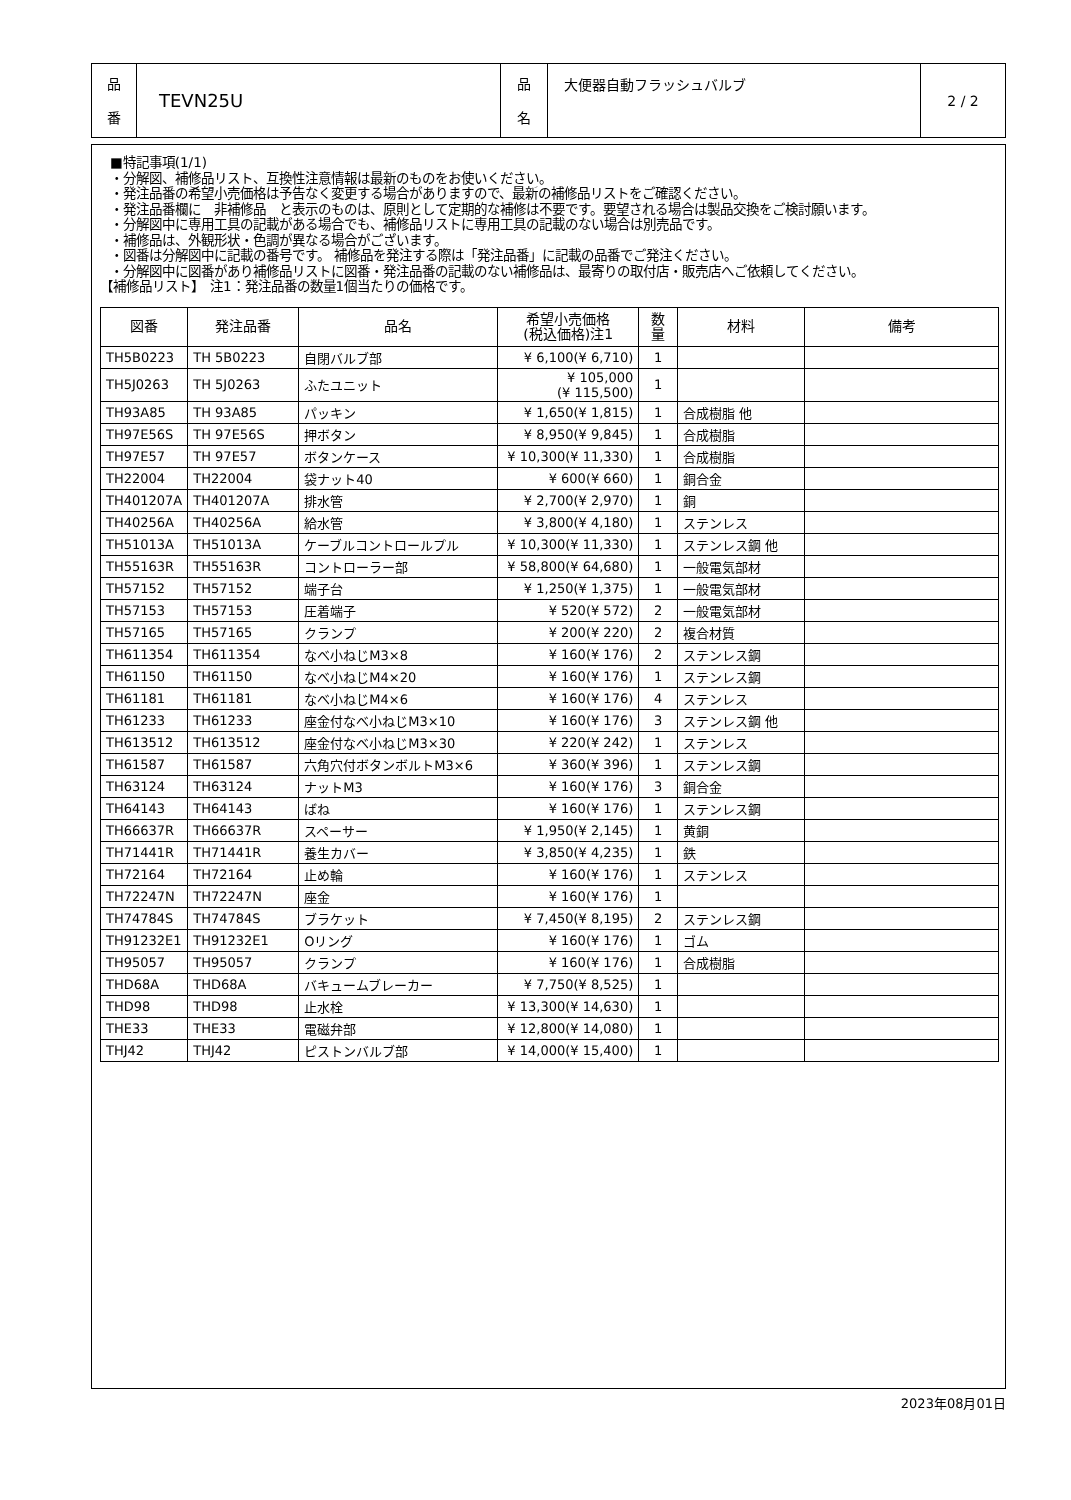| 品 番 | TEVN25U | 品 名 | 大便器自動フラッシュバルブ | 2 / 2 |
■特記事項(1/1)
・分解図、補修品リスト、互換性注意情報は最新のものをお使いください。
・発注品番の希望小売価格は予告なく変更する場合がありますので、最新の補修品リストをご確認ください。
・発注品番欄に　非補修品　と表示のものは、原則として定期的な補修は不要です。要望される場合は製品交換をご検討願います。
・分解図中に専用工具の記載がある場合でも、補修品リストに専用工具の記載のない場合は別売品です。
・補修品は、外観形状・色調が異なる場合がございます。
・図番は分解図中に記載の番号です。 補修品を発注する際は「発注品番」に記載の品番でご発注ください。
・分解図中に図番があり補修品リストに図番・発注品番の記載のない補修品は、最寄りの取付店・販売店へご依頼してください。
【補修品リスト】　注1：発注品番の数量1個当たりの価格です。
| 図番 | 発注品番 | 品名 | 希望小売価格 (税込価格)注1 | 数 量 | 材料 | 備考 |
| --- | --- | --- | --- | --- | --- | --- |
| TH5B0223 | TH 5B0223 | 自閉バルブ部 | ¥ 6,100(¥ 6,710) | 1 | | |
| TH5J0263 | TH 5J0263 | ふたユニット | ¥ 105,000 (¥ 115,500) | 1 | | |
| TH93A85 | TH 93A85 | パッキン | ¥ 1,650(¥ 1,815) | 1 | 合成樹脂 他 | |
| TH97E56S | TH 97E56S | 押ボタン | ¥ 8,950(¥ 9,845) | 1 | 合成樹脂 | |
| TH97E57 | TH 97E57 | ボタンケース | ¥ 10,300(¥ 11,330) | 1 | 合成樹脂 | |
| TH22004 | TH22004 | 袋ナット40 | ¥ 600(¥ 660) | 1 | 銅合金 | |
| TH401207A | TH401207A | 排水管 | ¥ 2,700(¥ 2,970) | 1 | 銅 | |
| TH40256A | TH40256A | 給水管 | ¥ 3,800(¥ 4,180) | 1 | ステンレス | |
| TH51013A | TH51013A | ケーブルコントロールプル | ¥ 10,300(¥ 11,330) | 1 | ステンレス鋼 他 | |
| TH55163R | TH55163R | コントローラー部 | ¥ 58,800(¥ 64,680) | 1 | 一般電気部材 | |
| TH57152 | TH57152 | 端子台 | ¥ 1,250(¥ 1,375) | 1 | 一般電気部材 | |
| TH57153 | TH57153 | 圧着端子 | ¥ 520(¥ 572) | 2 | 一般電気部材 | |
| TH57165 | TH57165 | クランプ | ¥ 200(¥ 220) | 2 | 複合材質 | |
| TH611354 | TH611354 | なべ小ねじM3×8 | ¥ 160(¥ 176) | 2 | ステンレス鋼 | |
| TH61150 | TH61150 | なべ小ねじM4×20 | ¥ 160(¥ 176) | 1 | ステンレス鋼 | |
| TH61181 | TH61181 | なべ小ねじM4×6 | ¥ 160(¥ 176) | 4 | ステンレス | |
| TH61233 | TH61233 | 座金付なべ小ねじM3×10 | ¥ 160(¥ 176) | 3 | ステンレス鋼 他 | |
| TH613512 | TH613512 | 座金付なべ小ねじM3×30 | ¥ 220(¥ 242) | 1 | ステンレス | |
| TH61587 | TH61587 | 六角穴付ボタンボルトM3×6 | ¥ 360(¥ 396) | 1 | ステンレス鋼 | |
| TH63124 | TH63124 | ナットM3 | ¥ 160(¥ 176) | 3 | 銅合金 | |
| TH64143 | TH64143 | ばね | ¥ 160(¥ 176) | 1 | ステンレス鋼 | |
| TH66637R | TH66637R | スペーサー | ¥ 1,950(¥ 2,145) | 1 | 黄銅 | |
| TH71441R | TH71441R | 養生カバー | ¥ 3,850(¥ 4,235) | 1 | 鉄 | |
| TH72164 | TH72164 | 止め輪 | ¥ 160(¥ 176) | 1 | ステンレス | |
| TH72247N | TH72247N | 座金 | ¥ 160(¥ 176) | 1 | | |
| TH74784S | TH74784S | ブラケット | ¥ 7,450(¥ 8,195) | 2 | ステンレス鋼 | |
| TH91232E1 | TH91232E1 | Oリング | ¥ 160(¥ 176) | 1 | ゴム | |
| TH95057 | TH95057 | クランプ | ¥ 160(¥ 176) | 1 | 合成樹脂 | |
| THD68A | THD68A | バキュームブレーカー | ¥ 7,750(¥ 8,525) | 1 | | |
| THD98 | THD98 | 止水栓 | ¥ 13,300(¥ 14,630) | 1 | | |
| THE33 | THE33 | 電磁弁部 | ¥ 12,800(¥ 14,080) | 1 | | |
| THJ42 | THJ42 | ピストンバルブ部 | ¥ 14,000(¥ 15,400) | 1 | | |
2023年08月01日